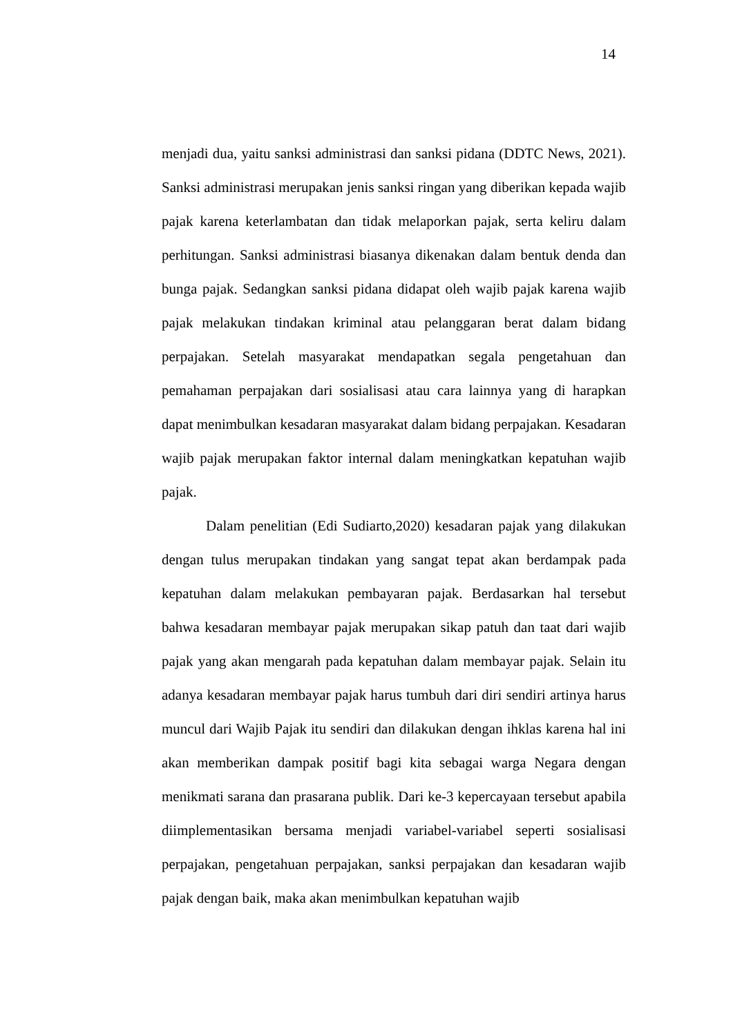14
menjadi dua, yaitu sanksi administrasi dan sanksi pidana (DDTC News, 2021). Sanksi administrasi merupakan jenis sanksi ringan yang diberikan kepada wajib pajak karena keterlambatan dan tidak melaporkan pajak, serta keliru dalam perhitungan. Sanksi administrasi biasanya dikenakan dalam bentuk denda dan bunga pajak. Sedangkan sanksi pidana didapat oleh wajib pajak karena wajib pajak melakukan tindakan kriminal atau pelanggaran berat dalam bidang perpajakan. Setelah masyarakat mendapatkan segala pengetahuan dan pemahaman perpajakan dari sosialisasi atau cara lainnya yang di harapkan dapat menimbulkan kesadaran masyarakat dalam bidang perpajakan. Kesadaran wajib pajak merupakan faktor internal dalam meningkatkan kepatuhan wajib pajak.
Dalam penelitian (Edi Sudiarto,2020) kesadaran pajak yang dilakukan dengan tulus merupakan tindakan yang sangat tepat akan berdampak pada kepatuhan dalam melakukan pembayaran pajak. Berdasarkan hal tersebut bahwa kesadaran membayar pajak merupakan sikap patuh dan taat dari wajib pajak yang akan mengarah pada kepatuhan dalam membayar pajak. Selain itu adanya kesadaran membayar pajak harus tumbuh dari diri sendiri artinya harus muncul dari Wajib Pajak itu sendiri dan dilakukan dengan ihklas karena hal ini akan memberikan dampak positif bagi kita sebagai warga Negara dengan menikmati sarana dan prasarana publik. Dari ke-3 kepercayaan tersebut apabila diimplementasikan bersama menjadi variabel-variabel seperti sosialisasi perpajakan, pengetahuan perpajakan, sanksi perpajakan dan kesadaran wajib pajak dengan baik, maka akan menimbulkan kepatuhan wajib